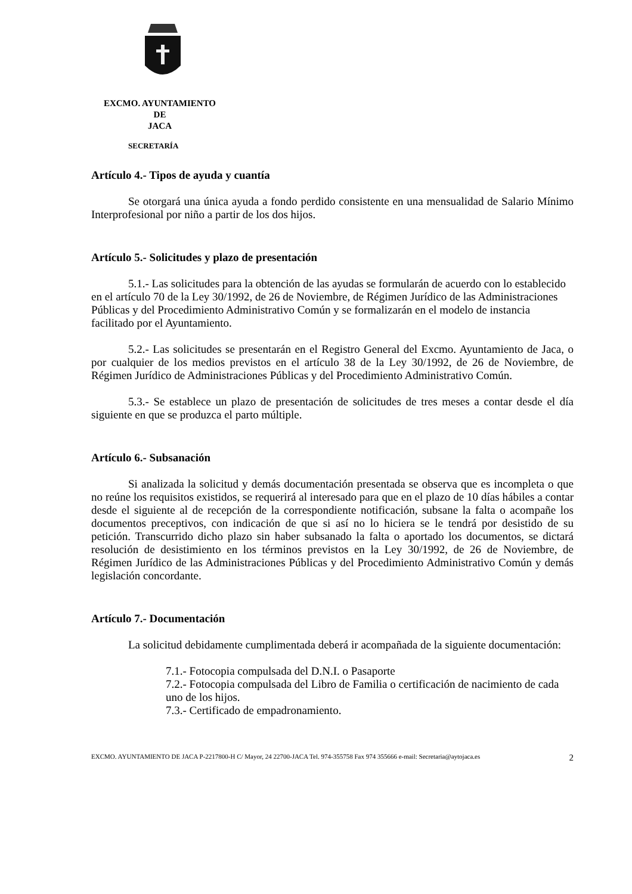EXCMO. AYUNTAMIENTO
DE
JACA
SECRETARÍA
Artículo 4.- Tipos de ayuda y cuantía
Se otorgará una única ayuda a fondo perdido consistente en una mensualidad de Salario Mínimo Interprofesional por niño a partir de los dos hijos.
Artículo 5.- Solicitudes y plazo de presentación
5.1.- Las solicitudes para la obtención de las ayudas se formularán de acuerdo con lo establecido en el artículo 70 de la Ley 30/1992, de 26 de Noviembre, de Régimen Jurídico de las Administraciones Públicas y del Procedimiento Administrativo Común y se formalizarán en el modelo de instancia facilitado por el Ayuntamiento.
5.2.- Las solicitudes se presentarán en el Registro General del Excmo. Ayuntamiento de Jaca, o por cualquier de los medios previstos en el artículo 38 de la Ley 30/1992, de 26 de Noviembre, de Régimen Jurídico de Administraciones Públicas y del Procedimiento Administrativo Común.
5.3.- Se establece un plazo de presentación de solicitudes de tres meses a contar desde el día siguiente en que se produzca el parto múltiple.
Artículo 6.- Subsanación
Si analizada la solicitud y demás documentación presentada se observa que es incompleta o que no reúne los requisitos existidos, se requerirá al interesado para que en el plazo de 10 días hábiles a contar desde el siguiente al de recepción de la correspondiente notificación, subsane la falta o acompañe los documentos preceptivos, con indicación de que si así no lo hiciera se le tendrá por desistido de su petición. Transcurrido dicho plazo sin haber subsanado la falta o aportado los documentos, se dictará resolución de desistimiento en los términos previstos en la Ley 30/1992, de 26 de Noviembre, de Régimen Jurídico de las Administraciones Públicas y del Procedimiento Administrativo Común y demás legislación concordante.
Artículo 7.- Documentación
La solicitud debidamente cumplimentada deberá ir acompañada de la siguiente documentación:
7.1.- Fotocopia compulsada del D.N.I. o Pasaporte
7.2.- Fotocopia compulsada del Libro de Familia o certificación de nacimiento de cada uno de los hijos.
7.3.- Certificado de empadronamiento.
EXCMO. AYUNTAMIENTO DE JACA P-2217800-H C/ Mayor, 24 22700-JACA Tel. 974-355758 Fax 974 355666 e-mail: Secretaria@aytojaca.es 2